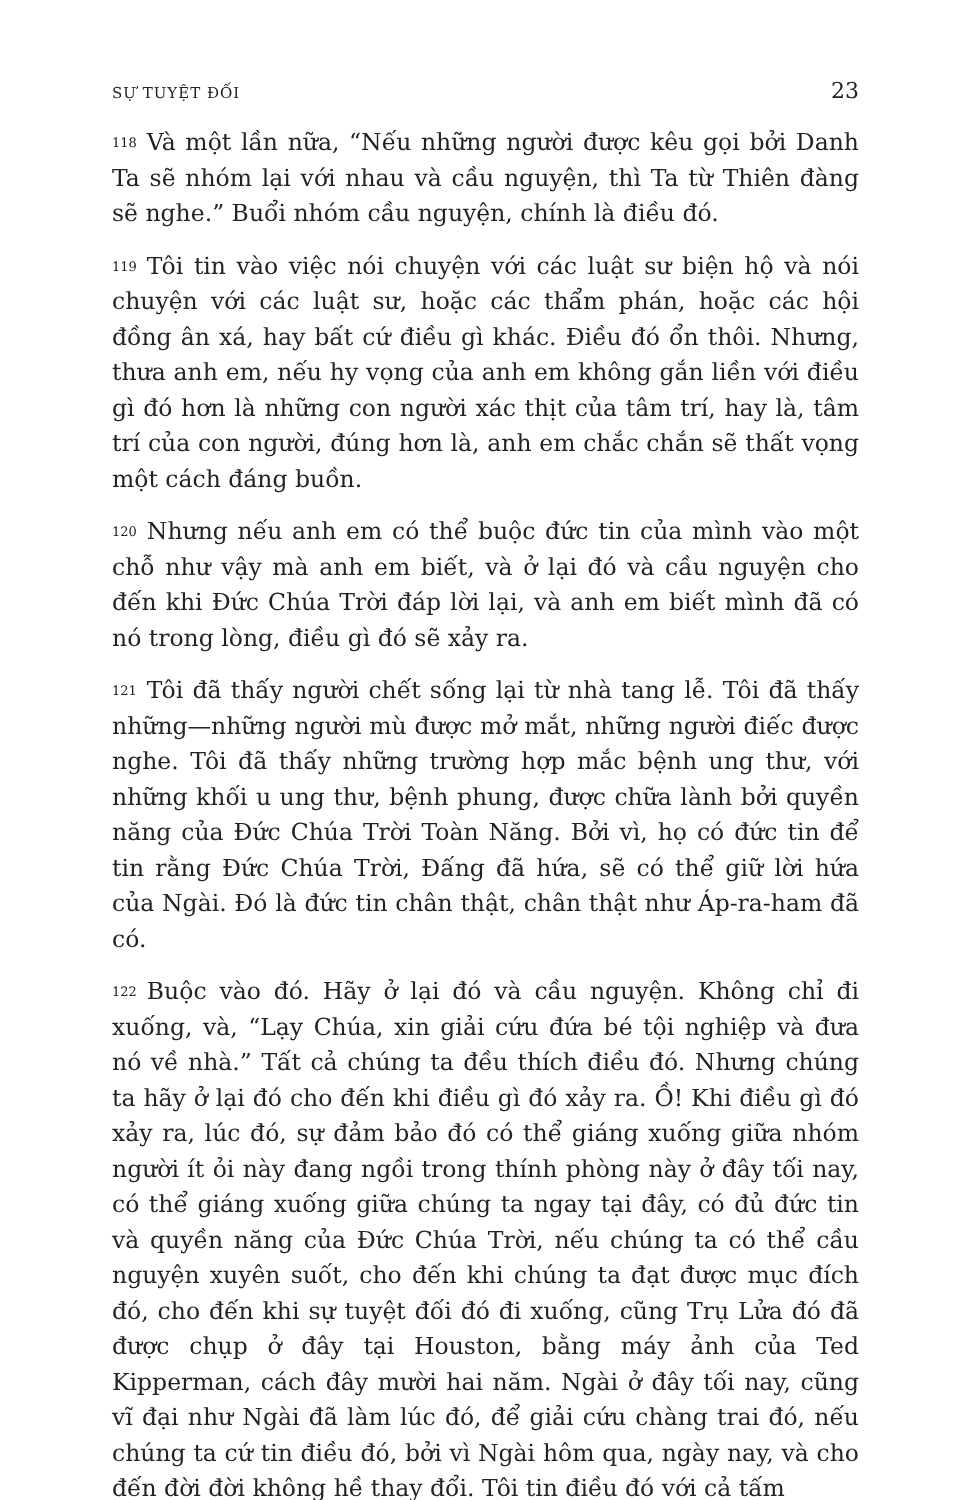SỰ TUYỆT ĐỐI 23
118 Và một lần nữa, “Nếu những người được kêu gọi bởi Danh Ta sẽ nhóm lại với nhau và cầu nguyện, thì Ta từ Thiên đàng sẽ nghe.” Buổi nhóm cầu nguyện, chính là điều đó.
119 Tôi tin vào việc nói chuyện với các luật sư biện hộ và nói chuyện với các luật sư, hoặc các thẩm phán, hoặc các hội đồng ân xá, hay bất cứ điều gì khác. Điều đó ổn thôi. Nhưng, thưa anh em, nếu hy vọng của anh em không gắn liền với điều gì đó hơn là những con người xác thịt của tâm trí, hay là, tâm trí của con người, đúng hơn là, anh em chắc chắn sẽ thất vọng một cách đáng buồn.
120 Nhưng nếu anh em có thể buộc đức tin của mình vào một chỗ như vậy mà anh em biết, và ở lại đó và cầu nguyện cho đến khi Đức Chúa Trời đáp lời lại, và anh em biết mình đã có nó trong lòng, điều gì đó sẽ xảy ra.
121 Tôi đã thấy người chết sống lại từ nhà tang lễ. Tôi đã thấy những—những người mù được mở mắt, những người điếc được nghe. Tôi đã thấy những trường hợp mắc bệnh ung thư, với những khối u ung thư, bệnh phung, được chữa lành bởi quyền năng của Đức Chúa Trời Toàn Năng. Bởi vì, họ có đức tin để tin rằng Đức Chúa Trời, Đấng đã hứa, sẽ có thể giữ lời hứa của Ngài. Đó là đức tin chân thật, chân thật như Áp-ra-ham đã có.
122 Buộc vào đó. Hãy ở lại đó và cầu nguyện. Không chỉ đi xuống, và, “Lạy Chúa, xin giải cứu đứa bé tội nghiệp và đưa nó về nhà.” Tất cả chúng ta đều thích điều đó. Nhưng chúng ta hãy ở lại đó cho đến khi điều gì đó xảy ra. Ồ! Khi điều gì đó xảy ra, lúc đó, sự đảm bảo đó có thể giáng xuống giữa nhóm người ít ỏi này đang ngồi trong thính phòng này ở đây tối nay, có thể giáng xuống giữa chúng ta ngay tại đây, có đủ đức tin và quyền năng của Đức Chúa Trời, nếu chúng ta có thể cầu nguyện xuyên suốt, cho đến khi chúng ta đạt được mục đích đó, cho đến khi sự tuyệt đối đó đi xuống, cũng Trụ Lửa đó đã được chụp ở đây tại Houston, bằng máy ảnh của Ted Kipperman, cách đây mười hai năm. Ngài ở đây tối nay, cũng vĩ đại như Ngài đã làm lúc đó, để giải cứu chàng trai đó, nếu chúng ta cứ tin điều đó, bởi vì Ngài hôm qua, ngày nay, và cho đến đời đời không hề thay đổi. Tôi tin điều đó với cả tấm